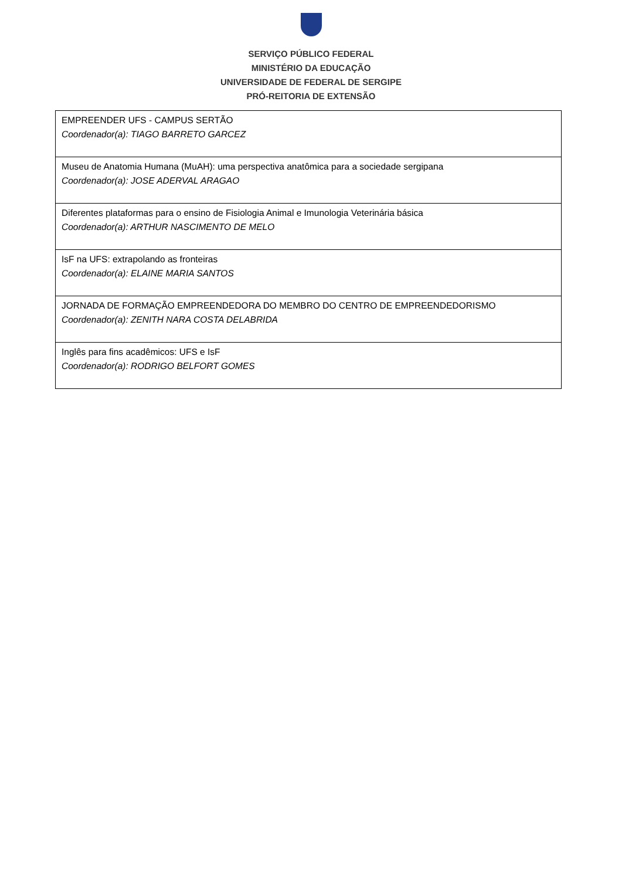SERVIÇO PÚBLICO FEDERAL
MINISTÉRIO DA EDUCAÇÃO
UNIVERSIDADE DE FEDERAL DE SERGIPE
PRÓ-REITORIA DE EXTENSÃO
| EMPREENDER UFS - CAMPUS SERTÃO Coordenador(a): TIAGO BARRETO GARCEZ |
| Museu de Anatomia Humana (MuAH): uma perspectiva anatômica para a sociedade sergipana Coordenador(a): JOSE ADERVAL ARAGAO |
| Diferentes plataformas para o ensino de Fisiologia Animal e Imunologia Veterinária básica Coordenador(a): ARTHUR NASCIMENTO DE MELO |
| IsF na UFS: extrapolando as fronteiras Coordenador(a): ELAINE MARIA SANTOS |
| JORNADA DE FORMAÇÃO EMPREENDEDORA DO MEMBRO DO CENTRO DE EMPREENDEDORISMO Coordenador(a): ZENITH NARA COSTA DELABRIDA |
| Inglês para fins acadêmicos: UFS e IsF Coordenador(a): RODRIGO BELFORT GOMES |